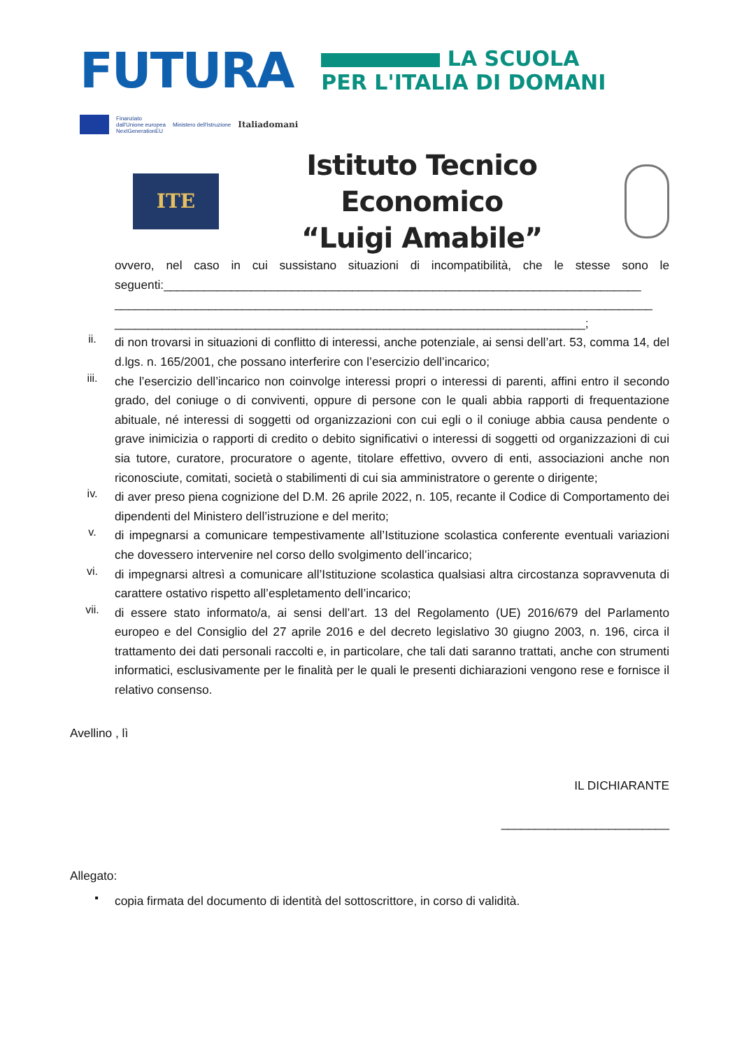FUTURA
LA SCUOLA
PER L'ITALIA DI DOMANI
Finanziato
dall'Unione europea
NextGenerationEU
Ministero dell'Istruzione
Italiadomani
ITE
Istituto Tecnico Economico
“Luigi Amabile”
ovvero, nel caso in cui sussistano situazioni di incompatibilità, che le stesse sono le seguenti:_______________________________________________________________________ ________________________________________________________________________________ ______________________________________________________________________;
ii.
di non trovarsi in situazioni di conflitto di interessi, anche potenziale, ai sensi dell’art. 53, comma 14, del d.lgs. n. 165/2001, che possano interferire con l’esercizio dell’incarico;
iii.
che l’esercizio dell’incarico non coinvolge interessi propri o interessi di parenti, affini entro il secondo grado, del coniuge o di conviventi, oppure di persone con le quali abbia rapporti di frequentazione abituale, né interessi di soggetti od organizzazioni con cui egli o il coniuge abbia causa pendente o grave inimicizia o rapporti di credito o debito significativi o interessi di soggetti od organizzazioni di cui sia tutore, curatore, procuratore o agente, titolare effettivo, ovvero di enti, associazioni anche non riconosciute, comitati, società o stabilimenti di cui sia amministratore o gerente o dirigente;
iv.
di aver preso piena cognizione del D.M. 26 aprile 2022, n. 105, recante il Codice di Comportamento dei dipendenti del Ministero dell’istruzione e del merito;
v.
di impegnarsi a comunicare tempestivamente all’Istituzione scolastica conferente eventuali variazioni che dovessero intervenire nel corso dello svolgimento dell’incarico;
vi.
di impegnarsi altresì a comunicare all’Istituzione scolastica qualsiasi altra circostanza sopravvenuta di carattere ostativo rispetto all’espletamento dell’incarico;
vii.
di essere stato informato/a, ai sensi dell’art. 13 del Regolamento (UE) 2016/679 del Parlamento europeo e del Consiglio del 27 aprile 2016 e del decreto legislativo 30 giugno 2003, n. 196, circa il trattamento dei dati personali raccolti e, in particolare, che tali dati saranno trattati, anche con strumenti informatici, esclusivamente per le finalità per le quali le presenti dichiarazioni vengono rese e fornisce il relativo consenso.
Avellino , lì
IL DICHIARANTE
_________________________
Allegato:
▪
copia firmata del documento di identità del sottoscrittore, in corso di validità.